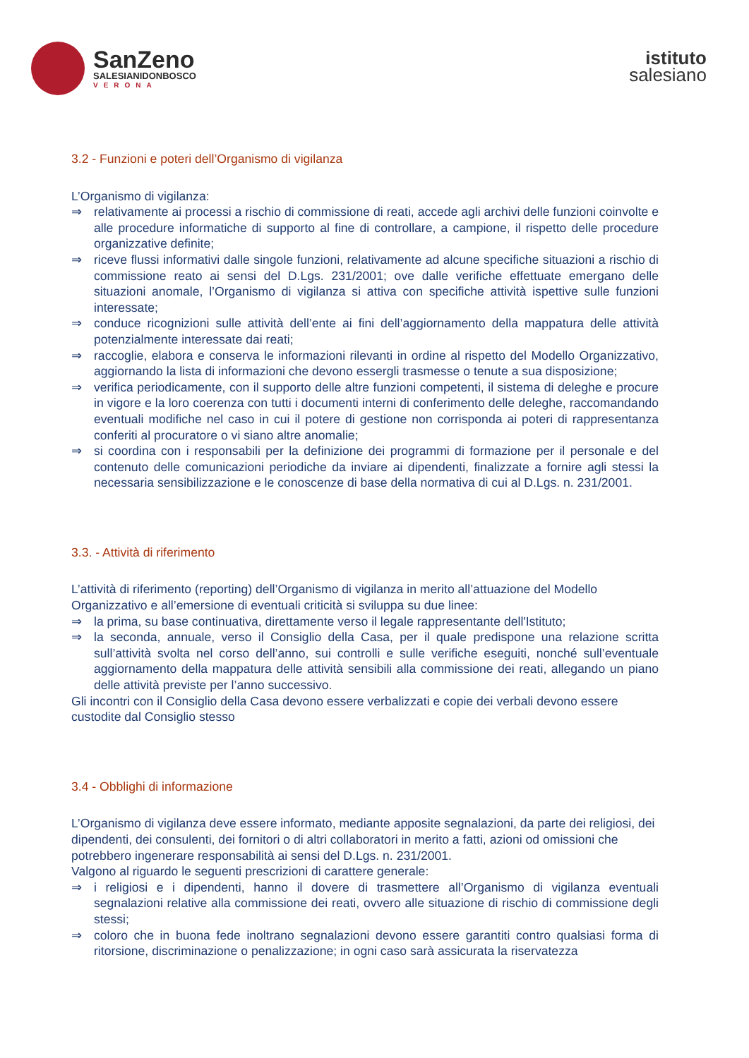SanZeno
SALESIANIDONBOSCO
VERONA
istituto
salesiano
3.2 - Funzioni e poteri dell’Organismo di vigilanza
L’Organismo di vigilanza:
⇒ relativamente ai processi a rischio di commissione di reati, accede agli archivi delle funzioni coinvolte e alle procedure informatiche di supporto al fine di controllare, a campione, il rispetto delle procedure organizzative definite;
⇒ riceve flussi informativi dalle singole funzioni, relativamente ad alcune specifiche situazioni a rischio di commissione reato ai sensi del D.Lgs. 231/2001; ove dalle verifiche effettuate emergano delle situazioni anomale, l’Organismo di vigilanza si attiva con specifiche attività ispettive sulle funzioni interessate;
⇒ conduce ricognizioni sulle attività dell’ente ai fini dell’aggiornamento della mappatura delle attività potenzialmente interessate dai reati;
⇒ raccoglie, elabora e conserva le informazioni rilevanti in ordine al rispetto del Modello Organizzativo, aggiornando la lista di informazioni che devono essergli trasmesse o tenute a sua disposizione;
⇒ verifica periodicamente, con il supporto delle altre funzioni competenti, il sistema di deleghe e procure in vigore e la loro coerenza con tutti i documenti interni di conferimento delle deleghe, raccomandando eventuali modifiche nel caso in cui il potere di gestione non corrisponda ai poteri di rappresentanza conferiti al procuratore o vi siano altre anomalie;
⇒ si coordina con i responsabili per la definizione dei programmi di formazione per il personale e del contenuto delle comunicazioni periodiche da inviare ai dipendenti, finalizzate a fornire agli stessi la necessaria sensibilizzazione e le conoscenze di base della normativa di cui al D.Lgs. n. 231/2001.
3.3. - Attività di riferimento
L’attività di riferimento (reporting) dell’Organismo di vigilanza in merito all’attuazione del Modello Organizzativo e all’emersione di eventuali criticità si sviluppa su due linee:
⇒ la prima, su base continuativa, direttamente verso il legale rappresentante dell'Istituto;
⇒ la seconda, annuale, verso il Consiglio della Casa, per il quale predispone una relazione scritta sull’attività svolta nel corso dell’anno, sui controlli e sulle verifiche eseguiti, nonché sull’eventuale aggiornamento della mappatura delle attività sensibili alla commissione dei reati, allegando un piano delle attività previste per l’anno successivo.
Gli incontri con il Consiglio della Casa devono essere verbalizzati e copie dei verbali devono essere custodite dal Consiglio stesso
3.4 - Obblighi di informazione
L’Organismo di vigilanza deve essere informato, mediante apposite segnalazioni, da parte dei religiosi, dei dipendenti, dei consulenti, dei fornitori o di altri collaboratori in merito a fatti, azioni od omissioni che potrebbero ingenerare responsabilità ai sensi del D.Lgs. n. 231/2001.
Valgono al riguardo le seguenti prescrizioni di carattere generale:
⇒ i religiosi e i dipendenti, hanno il dovere di trasmettere all’Organismo di vigilanza eventuali segnalazioni relative alla commissione dei reati, ovvero alle situazione di rischio di commissione degli stessi;
⇒ coloro che in buona fede inoltrano segnalazioni devono essere garantiti contro qualsiasi forma di ritorsione, discriminazione o penalizzazione; in ogni caso sarà assicurata la riservatezza